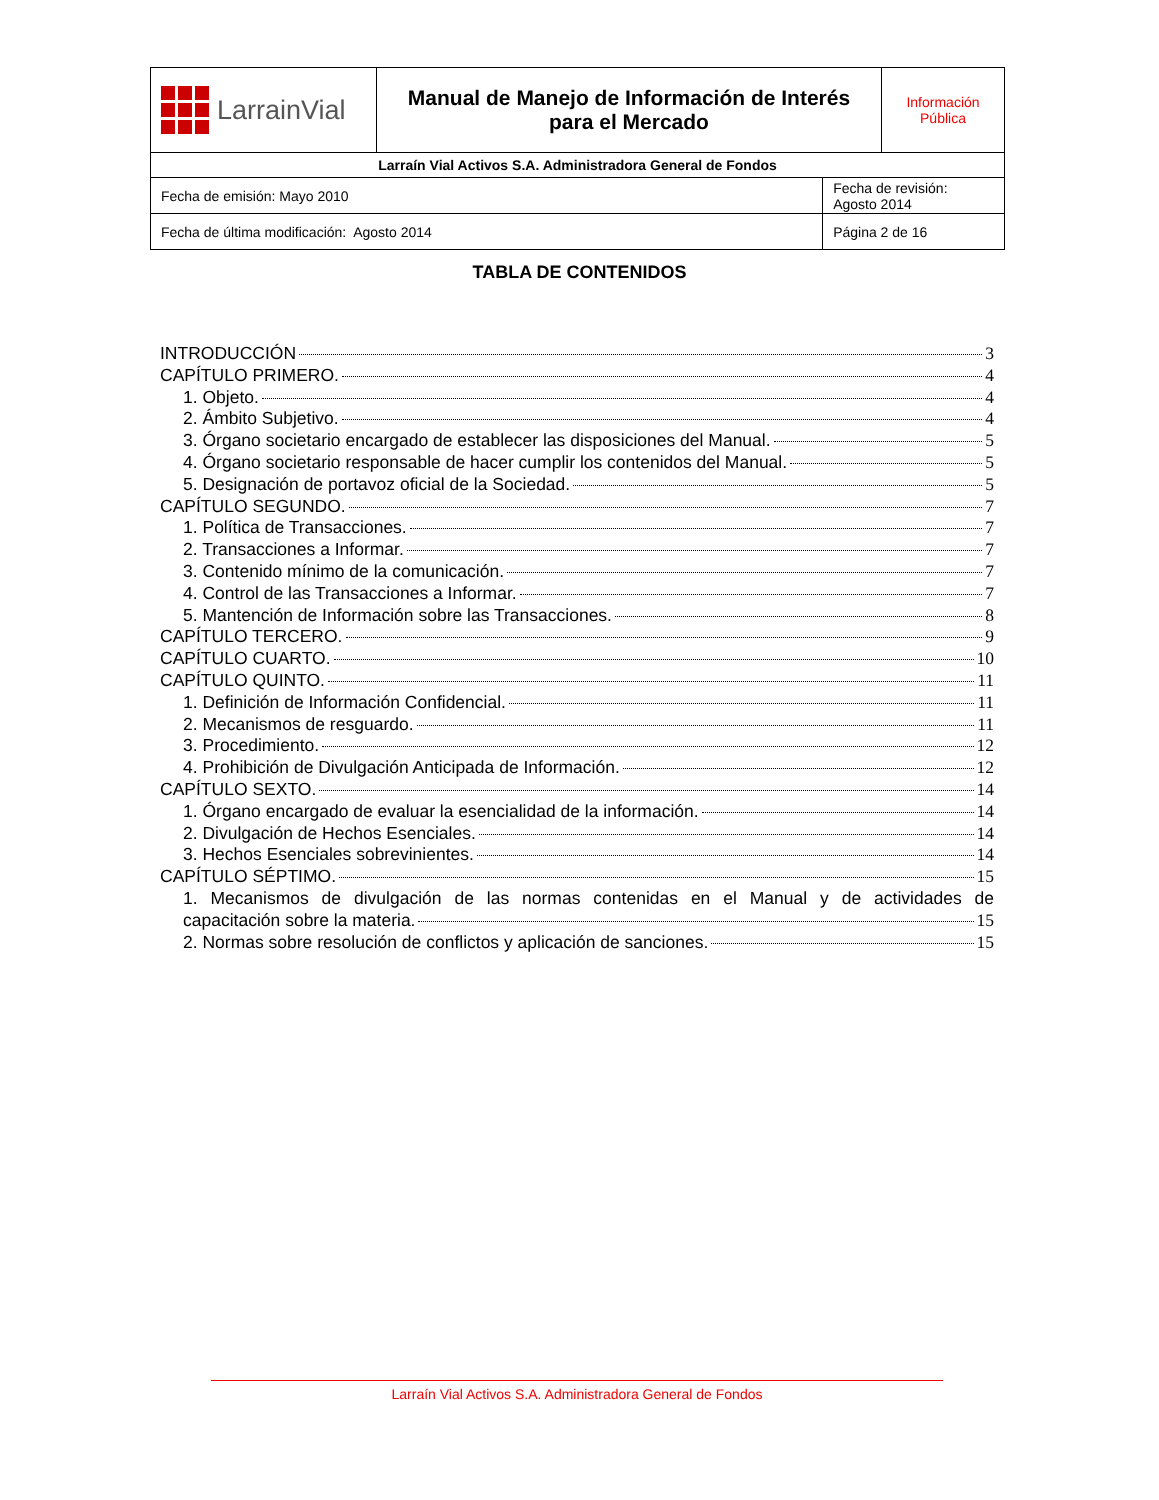| LarrainVial | Manual de Manejo de Información de Interés para el Mercado | | Información Pública |
| Larraín Vial Activos S.A. Administradora General de Fondos | | | |
| Fecha de emisión: Mayo 2010 | | Fecha de revisión: Agosto 2014 | |
| Fecha de última modificación: Agosto 2014 | | Página 2 de 16 | |
TABLA DE CONTENIDOS
INTRODUCCIÓN 3
CAPÍTULO PRIMERO. 4
1. Objeto. 4
2. Ámbito Subjetivo. 4
3. Órgano societario encargado de establecer las disposiciones del Manual. 5
4. Órgano societario responsable de hacer cumplir los contenidos del Manual. 5
5. Designación de portavoz oficial de la Sociedad. 5
CAPÍTULO SEGUNDO. 7
1. Política de Transacciones. 7
2. Transacciones a Informar. 7
3. Contenido mínimo de la comunicación. 7
4. Control de las Transacciones a Informar. 7
5. Mantención de Información sobre las Transacciones. 8
CAPÍTULO TERCERO. 9
CAPÍTULO CUARTO. 10
CAPÍTULO QUINTO. 11
1. Definición de Información Confidencial. 11
2. Mecanismos de resguardo. 11
3. Procedimiento. 12
4. Prohibición de Divulgación Anticipada de Información. 12
CAPÍTULO SEXTO. 14
1. Órgano encargado de evaluar la esencialidad de la información. 14
2. Divulgación de Hechos Esenciales. 14
3. Hechos Esenciales sobrevinientes. 14
CAPÍTULO SÉPTIMO. 15
1. Mecanismos de divulgación de las normas contenidas en el Manual y de actividades de
capacitación sobre la materia. 15
2. Normas sobre resolución de conflictos y aplicación de sanciones. 15
Larraín Vial Activos S.A. Administradora General de Fondos